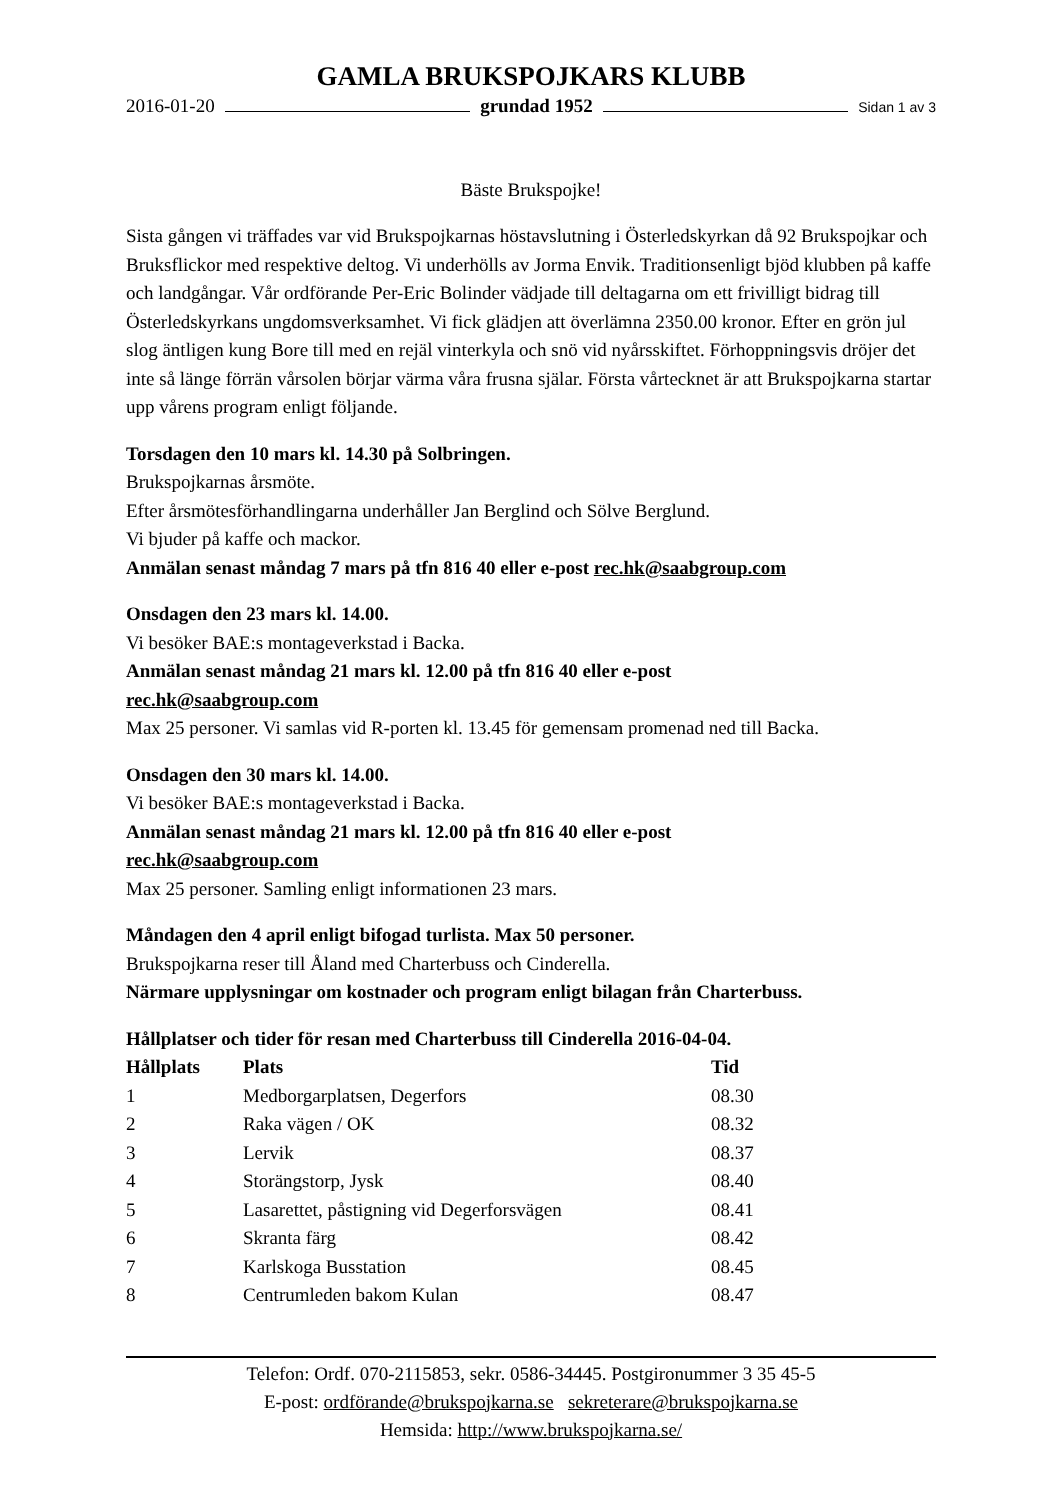GAMLA BRUKSPOJKARS KLUBB
2016-01-20 grundad 1952 Sidan 1 av 3
Bäste Brukspojke!
Sista gången vi träffades var vid Brukspojkarnas höstavslutning i Österledskyrkan då 92 Brukspojkar och Bruksflickor med respektive deltog. Vi underhölls av Jorma Envik. Traditionsenligt bjöd klubben på kaffe och landgångar. Vår ordförande Per-Eric Bolinder vädjade till deltagarna om ett frivilligt bidrag till Österledskyrkans ungdomsverksamhet. Vi fick glädjen att överlämna 2350.00 kronor. Efter en grön jul slog äntligen kung Bore till med en rejäl vinterkyla och snö vid nyårsskiftet. Förhoppningsvis dröjer det inte så länge förrän vårsolen börjar värma våra frusna själar. Första vårtecknet är att Brukspojkarna startar upp vårens program enligt följande.
Torsdagen den 10 mars kl. 14.30 på Solbringen.
Brukspojkarnas årsmöte.
Efter årsmötesförhandlingarna underhåller Jan Berglind och Sölve Berglund.
Vi bjuder på kaffe och mackor.
Anmälan senast måndag 7 mars på tfn 816 40 eller e-post rec.hk@saabgroup.com
Onsdagen den 23 mars kl. 14.00.
Vi besöker BAE:s montageverkstad i Backa.
Anmälan senast måndag 21 mars kl. 12.00 på tfn 816 40 eller e-post
rec.hk@saabgroup.com
Max 25 personer. Vi samlas vid R-porten kl. 13.45 för gemensam promenad ned till Backa.
Onsdagen den 30 mars kl. 14.00.
Vi besöker BAE:s montageverkstad i Backa.
Anmälan senast måndag 21 mars kl. 12.00 på tfn 816 40 eller e-post
rec.hk@saabgroup.com
Max 25 personer. Samling enligt informationen 23 mars.
Måndagen den 4 april enligt bifogad turlista. Max 50 personer.
Brukspojkarna reser till Åland med Charterbuss och Cinderella.
Närmare upplysningar om kostnader och program enligt bilagan från Charterbuss.
Hållplatser och tider för resan med Charterbuss till Cinderella 2016-04-04.
| Hållplats | Plats | Tid |
| --- | --- | --- |
| 1 | Medborgarplatsen, Degerfors | 08.30 |
| 2 | Raka vägen / OK | 08.32 |
| 3 | Lervik | 08.37 |
| 4 | Storängstorp, Jysk | 08.40 |
| 5 | Lasarettet, påstigning vid Degerforsvägen | 08.41 |
| 6 | Skranta färg | 08.42 |
| 7 | Karlskoga Busstation | 08.45 |
| 8 | Centrumleden bakom Kulan | 08.47 |
Telefon: Ordf. 070-2115853, sekr. 0586-34445. Postgironummer 3 35 45-5
E-post: ordförande@brukspojkarna.se sekreterare@brukspojkarna.se
Hemsida: http://www.brukspojkarna.se/